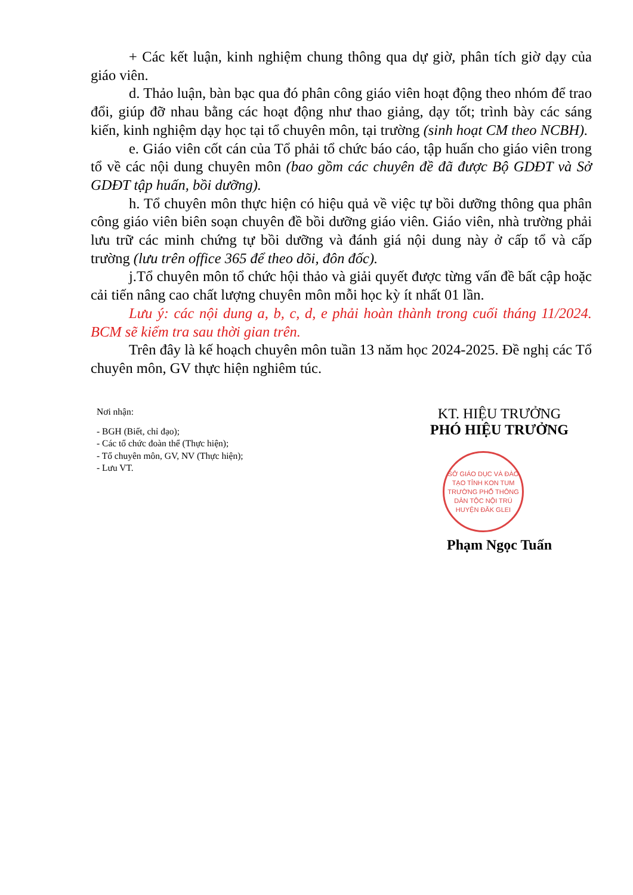+ Các kết luận, kinh nghiệm chung thông qua dự giờ, phân tích giờ dạy của giáo viên.
d. Thảo luận, bàn bạc qua đó phân công giáo viên hoạt động theo nhóm để trao đổi, giúp đỡ nhau bằng các hoạt động như thao giảng, dạy tốt; trình bày các sáng kiến, kinh nghiệm dạy học tại tổ chuyên môn, tại trường (sinh hoạt CM theo NCBH).
e. Giáo viên cốt cán của Tổ phải tổ chức báo cáo, tập huấn cho giáo viên trong tổ về các nội dung chuyên môn (bao gồm các chuyên đề đã được Bộ GDĐT và Sở GDĐT tập huấn, bồi dưỡng).
h. Tổ chuyên môn thực hiện có hiệu quả về việc tự bồi dưỡng thông qua phân công giáo viên biên soạn chuyên đề bồi dưỡng giáo viên. Giáo viên, nhà trường phải lưu trữ các minh chứng tự bồi dưỡng và đánh giá nội dung này ở cấp tổ và cấp trường (lưu trên office 365 để theo dõi, đôn đốc).
j.Tổ chuyên môn tổ chức hội thảo và giải quyết được từng vấn đề bất cập hoặc cải tiến nâng cao chất lượng chuyên môn mỗi học kỳ ít nhất 01 lần.
Lưu ý: các nội dung a, b, c, d, e phải hoàn thành trong cuối tháng 11/2024. BCM sẽ kiểm tra sau thời gian trên.
Trên đây là kế hoạch chuyên môn tuần 13 năm học 2024-2025. Đề nghị các Tổ chuyên môn, GV thực hiện nghiêm túc.
Nơi nhận:
- BGH (Biết, chỉ đạo);
- Các tổ chức đoàn thể (Thực hiện);
- Tổ chuyên môn, GV, NV (Thực hiện);
- Lưu VT.
KT. HIỆU TRƯỞNG
PHÓ HIỆU TRƯỞNG
SỞ GIÁO DỤC VÀ ĐÀO TẠO TỈNH KON TUM
TRƯỜNG PHỔ THÔNG DÂN TỘC NỘI TRÚ HUYỆN ĐĂK GLEI
Phạm Ngọc Tuấn